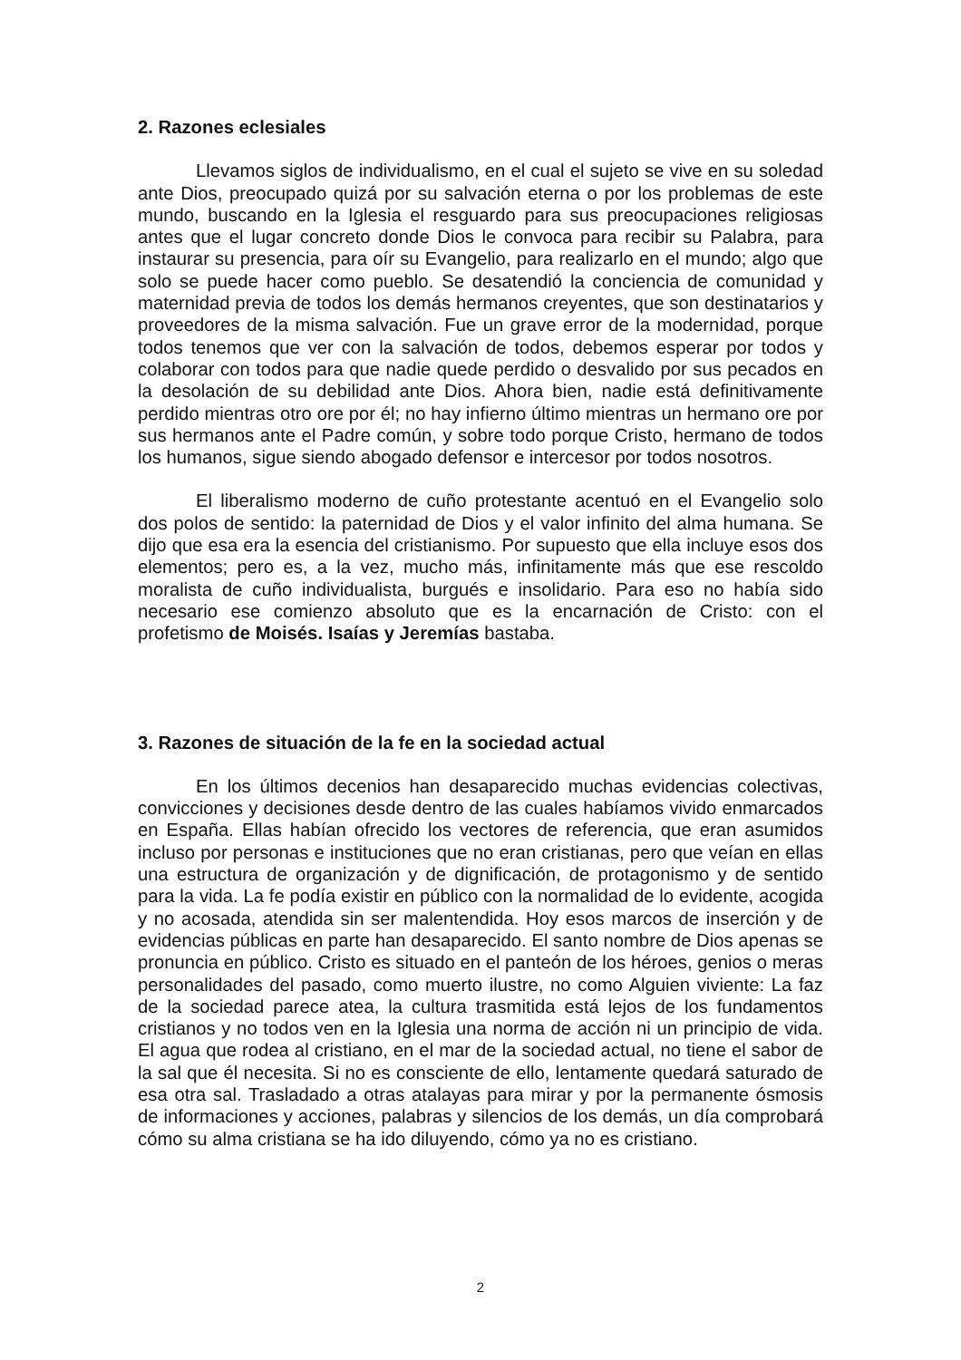2. Razones eclesiales
Llevamos siglos de individualismo, en el cual el sujeto se vive en su soledad ante Dios, preocupado quizá por su salvación eterna o por los problemas de este mundo, buscando en la Iglesia el resguardo para sus preocupaciones religiosas antes que el lugar concreto donde Dios le convoca para recibir su Palabra, para instaurar su presencia, para oír su Evangelio, para realizarlo en el mundo; algo que solo se puede hacer como pueblo. Se desatendió la conciencia de comunidad y maternidad previa de todos los demás hermanos creyentes, que son destinatarios y proveedores de la misma salvación. Fue un grave error de la modernidad, porque todos tenemos que ver con la salvación de todos, debemos esperar por todos y colaborar con todos para que nadie quede perdido o desvalido por sus pecados en la desolación de su debilidad ante Dios. Ahora bien, nadie está definitivamente perdido mientras otro ore por él; no hay infierno último mientras un hermano ore por sus hermanos ante el Padre común, y sobre todo porque Cristo, hermano de todos los humanos, sigue siendo abogado defensor e intercesor por todos nosotros.
El liberalismo moderno de cuño protestante acentuó en el Evangelio solo dos polos de sentido: la paternidad de Dios y el valor infinito del alma humana. Se dijo que esa era la esencia del cristianismo. Por supuesto que ella incluye esos dos elementos; pero es, a la vez, mucho más, infinitamente más que ese rescoldo moralista de cuño individualista, burgués e insolidario. Para eso no había sido necesario ese comienzo absoluto que es la encarnación de Cristo: con el profetismo de Moisés. Isaías y Jeremías bastaba.
3. Razones de situación de la fe en la sociedad actual
En los últimos decenios han desaparecido muchas evidencias colectivas, convicciones y decisiones desde dentro de las cuales habíamos vivido enmarcados en España. Ellas habían ofrecido los vectores de referencia, que eran asumidos incluso por personas e instituciones que no eran cristianas, pero que veían en ellas una estructura de organización y de dignificación, de protagonismo y de sentido para la vida. La fe podía existir en público con la normalidad de lo evidente, acogida y no acosada, atendida sin ser malentendida. Hoy esos marcos de inserción y de evidencias públicas en parte han desaparecido. El santo nombre de Dios apenas se pronuncia en público. Cristo es situado en el panteón de los héroes, genios o meras personalidades del pasado, como muerto ilustre, no como Alguien viviente: La faz de la sociedad parece atea, la cultura trasmitida está lejos de los fundamentos cristianos y no todos ven en la Iglesia una norma de acción ni un principio de vida. El agua que rodea al cristiano, en el mar de la sociedad actual, no tiene el sabor de la sal que él necesita. Si no es consciente de ello, lentamente quedará saturado de esa otra sal. Trasladado a otras atalayas para mirar y por la permanente ósmosis de informaciones y acciones, palabras y silencios de los demás, un día comprobará cómo su alma cristiana se ha ido diluyendo, cómo ya no es cristiano.
2